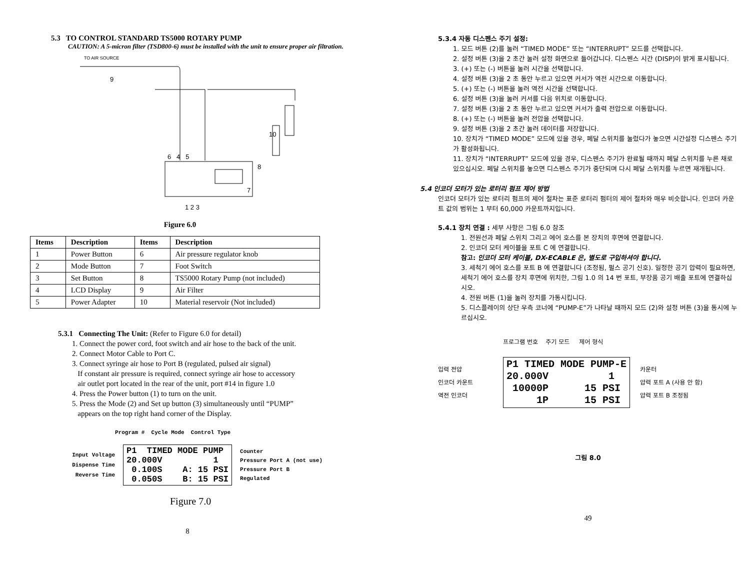5.3 TO CONTROL STANDARD TS5000 ROTARY PUMP
CAUTION: A 5-micron filter (TSD800-6) must be installed with the unit to ensure proper air filtration.
TO AIR SOURCE
9
10
6 4 5
8
7
1 2 3
Figure 6.0
| Items | Description | Items | Description |
| --- | --- | --- | --- |
| 1 | Power Button | 6 | Air pressure regulator knob |
| 2 | Mode Button | 7 | Foot Switch |
| 3 | Set Button | 8 | TS5000 Rotary Pump (not included) |
| 4 | LCD Display | 9 | Air Filter |
| 5 | Power Adapter | 10 | Material reservoir (Not included) |
5.3.1 Connecting The Unit: (Refer to Figure 6.0 for detail)
1. Connect the power cord, foot switch and air hose to the back of the unit.
2. Connect Motor Cable to Port C.
3. Connect syringe air hose to Port B (regulated, pulsed air signal)
If constant air pressure is required, connect syringe air hose to accessory
air outlet port located in the rear of the unit, port #14 in figure 1.0
4. Press the Power button (1) to turn on the unit.
5. Press the Mode (2) and Set up button (3) simultaneously until “PUMP”
appears on the top right hand corner of the Display.
Program # Cycle Mode Control Type
Input Voltage
Dispense Time
Reverse Time
P1 TIMED MODE PUMP 20.000V 1 0.100S A: 15 PSI 0.050S B: 15 PSI
Counter
Pressure Port A (not use)
Pressure Port B
Regulated
Figure 7.0
8
5.3.4 자동 디스펜스 주기 설정:
1. 모드 버튼 (2)를 눌러 “TIMED MODE” 또는 “INTERRUPT” 모드를 선택합니다.
2. 설정 버튼 (3)을 2 초간 눌러 설정 화면으로 들어갑니다. 디스펜스 시간 (DISP)이 밝게 표시됩니다.
3. (+) 또는 (-) 버튼을 눌러 시간을 선택합니다.
4. 설정 버튼 (3)을 2 초 동안 누르고 있으면 커서가 역전 시간으로 이동합니다.
5. (+) 또는 (-) 버튼을 눌러 역전 시간을 선택합니다.
6. 설정 버튼 (3)을 눌러 커서를 다음 위치로 이동합니다.
7. 설정 버튼 (3)을 2 초 동안 누르고 있으면 커서가 출력 전압으로 이동합니다.
8. (+) 또는 (-) 버튼을 눌러 전압을 선택합니다.
9. 설정 버튼 (3)을 2 초간 눌러 데이터를 저장합니다.
10. 장치가 “TIMED MODE” 모드에 있을 경우, 페달 스위치를 눌렀다가 놓으면 시간설정 디스펜스 주기가 활성화됩니다.
11. 장치가 “INTERRUPT” 모드에 있을 경우, 디스펜스 주기가 완료될 때까지 페달 스위치를 누른 채로 있으십시오. 페달 스위치를 놓으면 디스펜스 주기가 중단되며 다시 페달 스위치를 누르면 재개됩니다.
5.4 인코더 모터가 있는 로터리 펌프 제어 방법
인코더 모터가 있는 로터리 펌프의 제어 절차는 표준 로터리 펌터의 제어 절차와 매우 비슷합니다. 인코더 카운트 값의 범위는 1 부터 60,000 카운트까지입니다.
5.4.1 장치 연결 : 세부 사항은 그림 6.0 참조
1. 전원선과 페달 스위치 그리고 에어 호스를 본 장치의 후면에 연결합니다.
2. 인코더 모터 케이블을 포트 C 에 연결합니다.
참고: 인코더 모터 케이블, DX-ECABLE 은, 별도로 구입하셔야 합니다.
3. 세척기 에어 호스를 포트 B 에 연결합니다 (조정됨, 펄스 공기 신호). 일정한 공기 압력이 필요하면, 세척기 에어 호스를 장치 후면에 위치한, 그림 1.0 의 14 번 포트, 부장품 공기 배출 포트에 연결하십시오.
4. 전원 버튼 (1)을 눌러 장치를 가동시킵니다.
5. 디스플레이의 상단 우측 코너에 “PUMP-E”가 나타날 때까지 모드 (2)와 설정 버튼 (3)을 동시에 누르십시오.
프로그램 번호 주기 모드 제어 형식
입력 전압
인코더 카운트
역전 인코더
P1 TIMED MODE PUMP-E 20.000V 1 10000P 15 PSI 1P 15 PSI
카운터
압력 포트 A (사용 안 함)
압력 포트 B 조정됨
그림 8.0
49